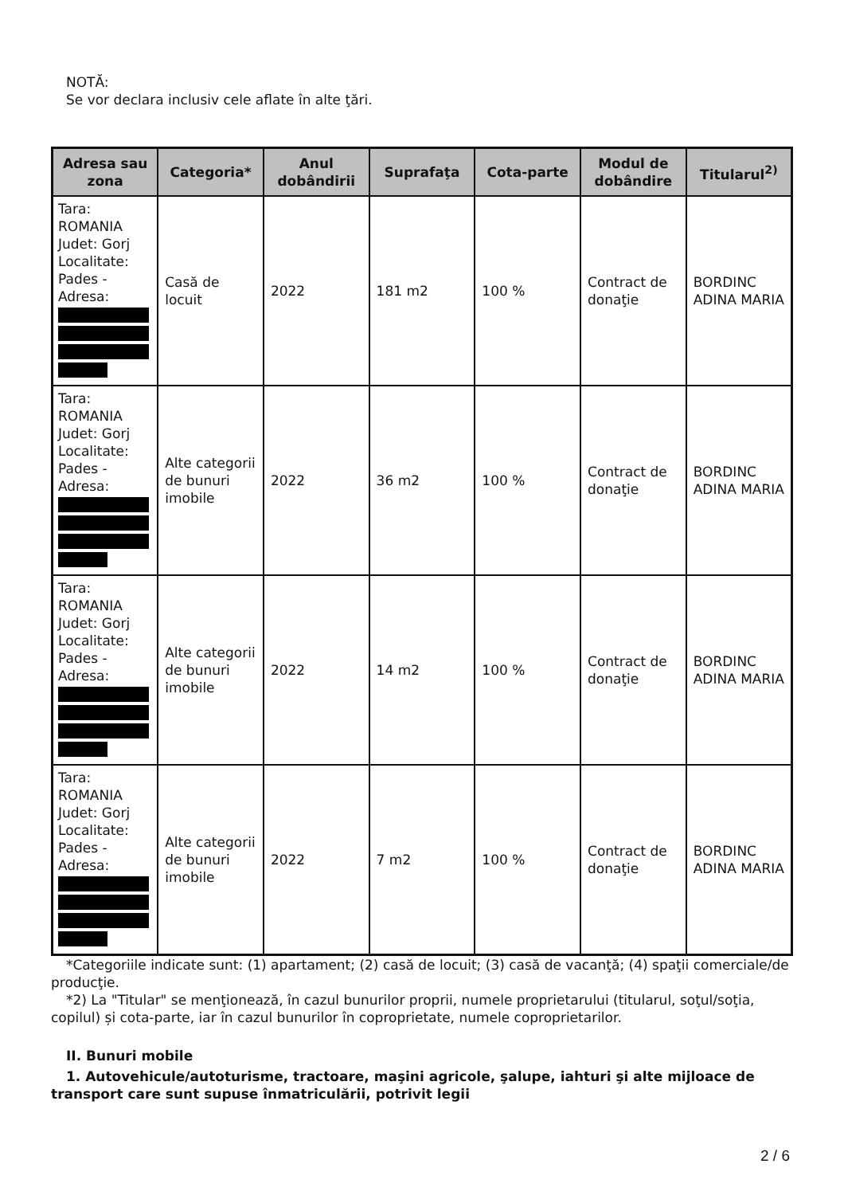NOTĂ:
Se vor declara inclusiv cele aflate în alte ţări.
| Adresa sau zona | Categoria* | Anul dobândirii | Suprafaţa | Cota-parte | Modul de dobândire | Titularul<sup>2)</sup> |
| --- | --- | --- | --- | --- | --- | --- |
| Tara: ROMANIA Judet: Gorj Localitate: Pades - Adresa: | Casă de locuit | 2022 | 181 m2 | 100 % | Contract de donaţie | BORDINC ADINA MARIA |
| Tara: ROMANIA Judet: Gorj Localitate: Pades - Adresa: | Alte categorii de bunuri imobile | 2022 | 36 m2 | 100 % | Contract de donaţie | BORDINC ADINA MARIA |
| Tara: ROMANIA Judet: Gorj Localitate: Pades - Adresa: | Alte categorii de bunuri imobile | 2022 | 14 m2 | 100 % | Contract de donaţie | BORDINC ADINA MARIA |
| Tara: ROMANIA Judet: Gorj Localitate: Pades - Adresa: | Alte categorii de bunuri imobile | 2022 | 7 m2 | 100 % | Contract de donaţie | BORDINC ADINA MARIA |
*Categoriile indicate sunt: (1) apartament; (2) casă de locuit; (3) casă de vacanţă; (4) spaţii comerciale/de producţie.
*2) La "Titular" se menţionează, în cazul bunurilor proprii, numele proprietarului (titularul, soţul/soţia, copilul) și cota-parte, iar în cazul bunurilor în coproprietate, numele coproprietarilor.
II. Bunuri mobile
1. Autovehicule/autoturisme, tractoare, maşini agricole, şalupe, iahturi şi alte mijloace de transport care sunt supuse înmatriculării, potrivit legii
2 / 6